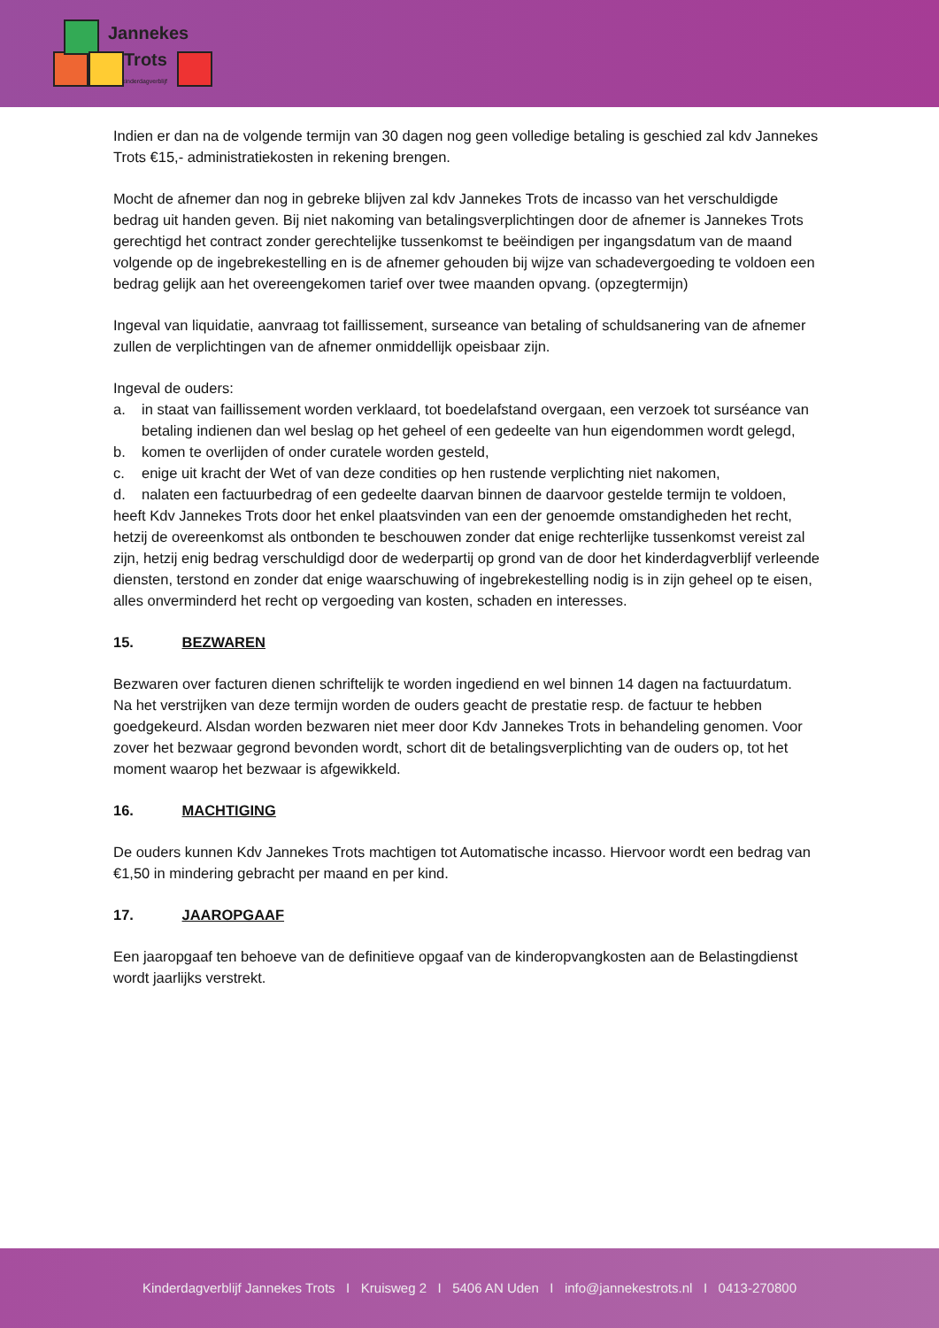Jannekes
Trots
kinderdagverblijf
Indien er dan na de volgende termijn van 30 dagen nog geen volledige betaling is geschied zal kdv Jannekes Trots €15,- administratiekosten in rekening brengen.
Mocht de afnemer dan nog in gebreke blijven zal kdv Jannekes Trots de incasso van het verschuldigde bedrag uit handen geven. Bij niet nakoming van betalingsverplichtingen door de afnemer is Jannekes Trots gerechtigd het contract zonder gerechtelijke tussenkomst te beëindigen per ingangsdatum van de maand volgende op de ingebrekestelling en is de afnemer gehouden bij wijze van schadevergoeding te voldoen een bedrag gelijk aan het overeengekomen tarief over twee maanden opvang. (opzegtermijn)
Ingeval van liquidatie, aanvraag tot faillissement, surseance van betaling of schuldsanering van de afnemer zullen de verplichtingen van de afnemer onmiddellijk opeisbaar zijn.
Ingeval de ouders:
a. in staat van faillissement worden verklaard, tot boedelafstand overgaan, een verzoek tot surséance van betaling indienen dan wel beslag op het geheel of een gedeelte van hun eigendommen wordt gelegd,
b. komen te overlijden of onder curatele worden gesteld,
c. enige uit kracht der Wet of van deze condities op hen rustende verplichting niet nakomen,
d. nalaten een factuurbedrag of een gedeelte daarvan binnen de daarvoor gestelde termijn te voldoen,
heeft Kdv Jannekes Trots door het enkel plaatsvinden van een der genoemde omstandigheden het recht, hetzij de overeenkomst als ontbonden te beschouwen zonder dat enige rechterlijke tussenkomst vereist zal zijn, hetzij enig bedrag verschuldigd door de wederpartij op grond van de door het kinderdagverblijf verleende diensten, terstond en zonder dat enige waarschuwing of ingebrekestelling nodig is in zijn geheel op te eisen, alles onverminderd het recht op vergoeding van kosten, schaden en interesses.
15. BEZWAREN
Bezwaren over facturen dienen schriftelijk te worden ingediend en wel binnen 14 dagen na factuurdatum.
Na het verstrijken van deze termijn worden de ouders geacht de prestatie resp. de factuur te hebben goedgekeurd. Alsdan worden bezwaren niet meer door Kdv Jannekes Trots in behandeling genomen. Voor zover het bezwaar gegrond bevonden wordt, schort dit de betalingsverplichting van de ouders op, tot het moment waarop het bezwaar is afgewikkeld.
16. MACHTIGING
De ouders kunnen Kdv Jannekes Trots machtigen tot Automatische incasso. Hiervoor wordt een bedrag van €1,50 in mindering gebracht per maand en per kind.
17. JAAROPGAAF
Een jaaropgaaf ten behoeve van de definitieve opgaaf van de kinderopvangkosten aan de Belastingdienst wordt jaarlijks verstrekt.
Kinderdagverblijf Jannekes Trots I Kruisweg 2 I 5406 AN Uden I info@jannekestrots.nl I 0413-270800